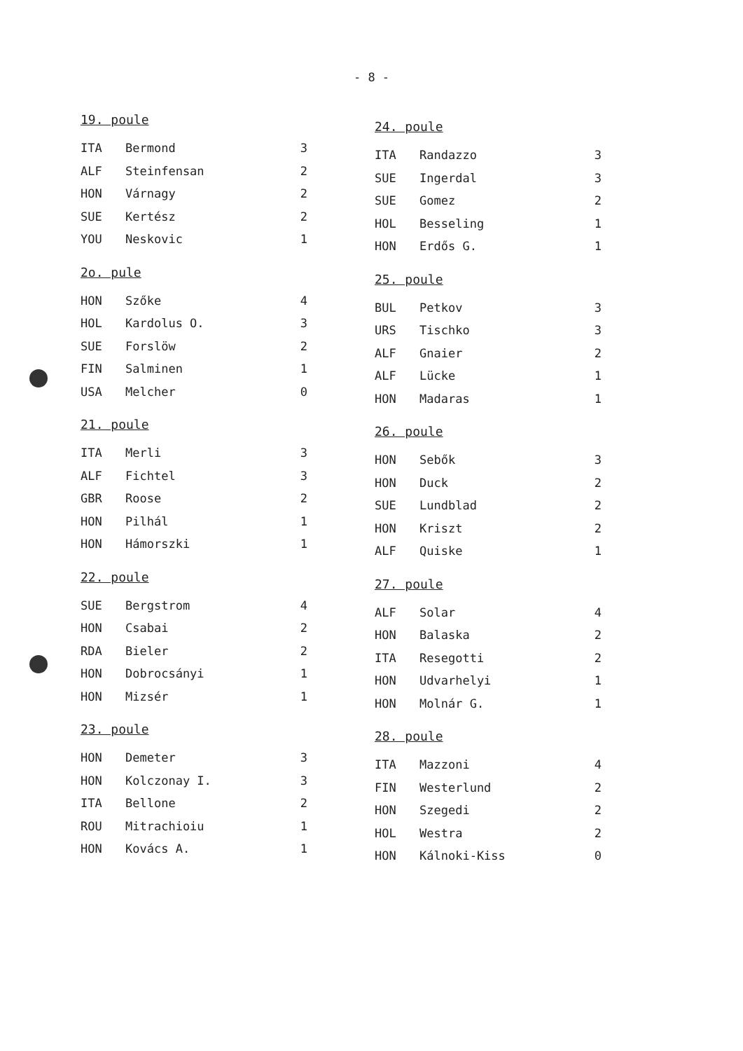- 8 -
19. poule
| ITA | Bermond | 3 |
| ALF | Steinfensan | 2 |
| HON | Várnagy | 2 |
| SUE | Kertész | 2 |
| YOU | Neskovic | 1 |
2o. pule
| HON | Szőke | 4 |
| HOL | Kardolus O. | 3 |
| SUE | Forslöw | 2 |
| FIN | Salminen | 1 |
| USA | Melcher | 0 |
21. poule
| ITA | Merli | 3 |
| ALF | Fichtel | 3 |
| GBR | Roose | 2 |
| HON | Pilhál | 1 |
| HON | Hámorszki | 1 |
22. poule
| SUE | Bergstrom | 4 |
| HON | Csabai | 2 |
| RDA | Bieler | 2 |
| HON | Dobrocsányi | 1 |
| HON | Mizsér | 1 |
23. poule
| HON | Demeter | 3 |
| HON | Kolczonay I. | 3 |
| ITA | Bellone | 2 |
| ROU | Mitrachioiu | 1 |
| HON | Kovács A. | 1 |
24. poule
| ITA | Randazzo | 3 |
| SUE | Ingerdal | 3 |
| SUE | Gomez | 2 |
| HOL | Besseling | 1 |
| HON | Erdős G. | 1 |
25. poule
| BUL | Petkov | 3 |
| URS | Tischko | 3 |
| ALF | Gnaier | 2 |
| ALF | Lücke | 1 |
| HON | Madaras | 1 |
26. poule
| HON | Sebők | 3 |
| HON | Duck | 2 |
| SUE | Lundblad | 2 |
| HON | Kriszt | 2 |
| ALF | Quiske | 1 |
27. poule
| ALF | Solar | 4 |
| HON | Balaska | 2 |
| ITA | Resegotti | 2 |
| HON | Udvarhelyi | 1 |
| HON | Molnár G. | 1 |
28. poule
| ITA | Mazzoni | 4 |
| FIN | Westerlund | 2 |
| HON | Szegedi | 2 |
| HOL | Westra | 2 |
| HON | Kálnoki-Kiss | 0 |